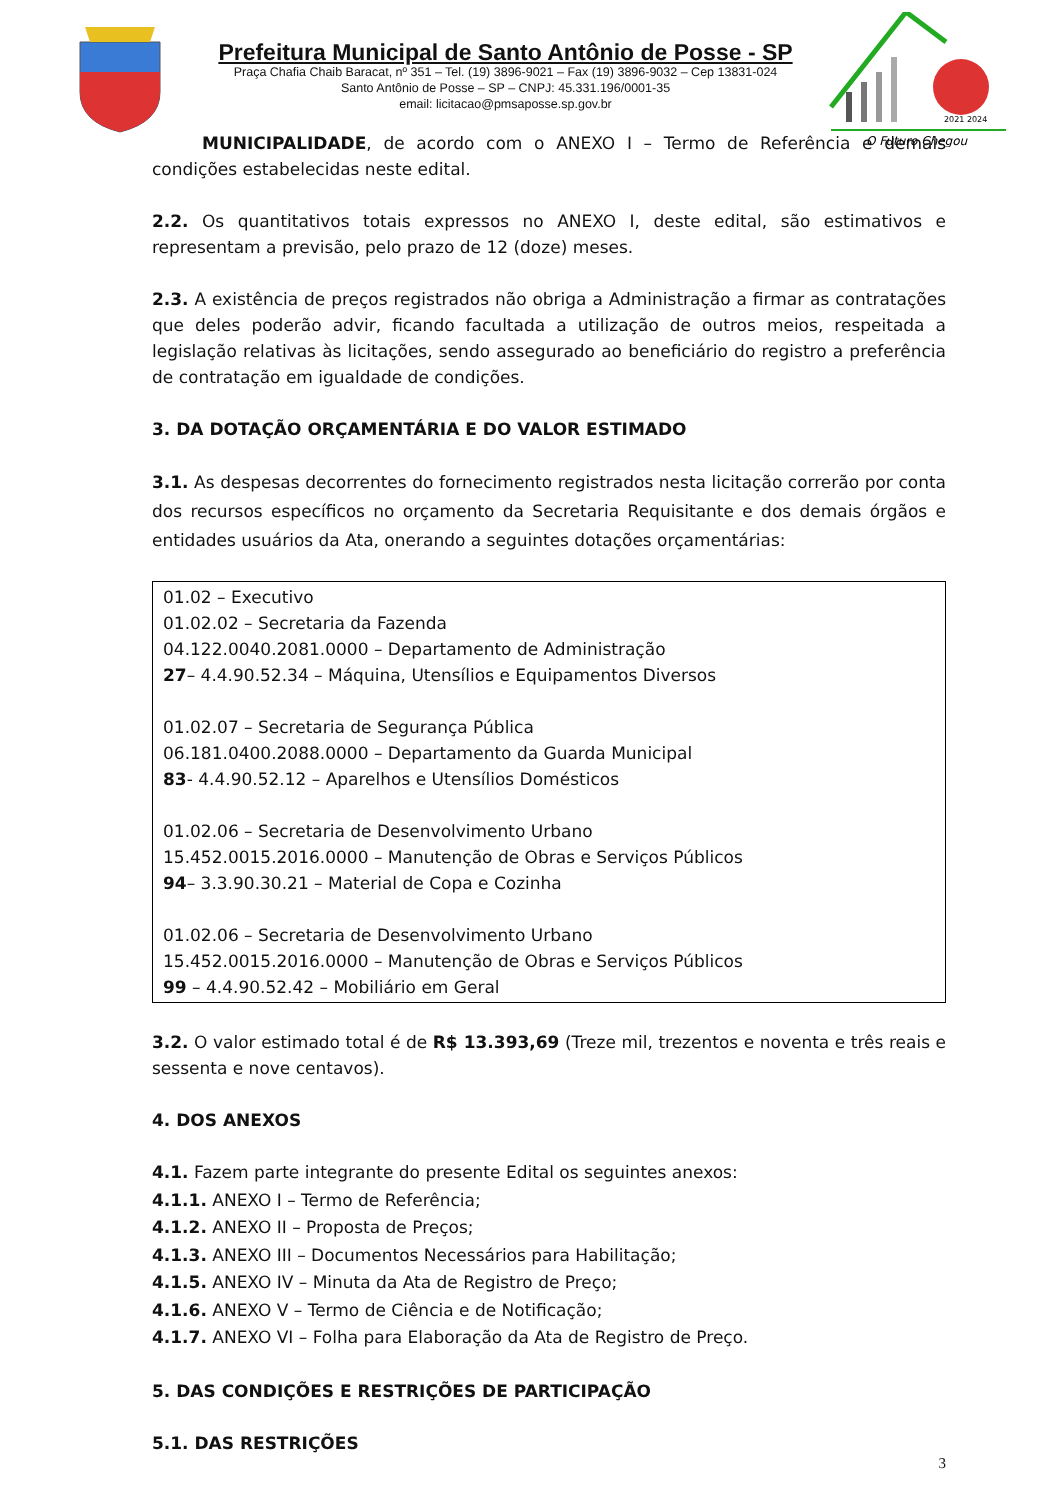Prefeitura Municipal de Santo Antônio de Posse - SP
Praça Chafia Chaib Baracat, nº 351 – Tel. (19) 3896-9021 – Fax (19) 3896-9032 – Cep 13831-024
Santo Antônio de Posse – SP – CNPJ: 45.331.196/0001-35
email: licitacao@pmsaposse.sp.gov.br
O Futuro Chegou
2021 2024
MUNICIPALIDADE, de acordo com o ANEXO I – Termo de Referência e demais condições estabelecidas neste edital.
2.2. Os quantitativos totais expressos no ANEXO I, deste edital, são estimativos e representam a previsão, pelo prazo de 12 (doze) meses.
2.3. A existência de preços registrados não obriga a Administração a firmar as contratações que deles poderão advir, ficando facultada a utilização de outros meios, respeitada a legislação relativas às licitações, sendo assegurado ao beneficiário do registro a preferência de contratação em igualdade de condições.
3. DA DOTAÇÃO ORÇAMENTÁRIA E DO VALOR ESTIMADO
3.1. As despesas decorrentes do fornecimento registrados nesta licitação correrão por conta dos recursos específicos no orçamento da Secretaria Requisitante e dos demais órgãos e entidades usuários da Ata, onerando a seguintes dotações orçamentárias:
01.02 – Executivo
01.02.02 – Secretaria da Fazenda
04.122.0040.2081.0000 – Departamento de Administração
27– 4.4.90.52.34 – Máquina, Utensílios e Equipamentos Diversos
01.02.07 – Secretaria de Segurança Pública
06.181.0400.2088.0000 – Departamento da Guarda Municipal
83- 4.4.90.52.12 – Aparelhos e Utensílios Domésticos
01.02.06 – Secretaria de Desenvolvimento Urbano
15.452.0015.2016.0000 – Manutenção de Obras e Serviços Públicos
94– 3.3.90.30.21 – Material de Copa e Cozinha
01.02.06 – Secretaria de Desenvolvimento Urbano
15.452.0015.2016.0000 – Manutenção de Obras e Serviços Públicos
99 – 4.4.90.52.42 – Mobiliário em Geral
3.2. O valor estimado total é de R$ 13.393,69 (Treze mil, trezentos e noventa e três reais e sessenta e nove centavos).
4. DOS ANEXOS
4.1. Fazem parte integrante do presente Edital os seguintes anexos:
4.1.1. ANEXO I – Termo de Referência;
4.1.2. ANEXO II – Proposta de Preços;
4.1.3. ANEXO III – Documentos Necessários para Habilitação;
4.1.5. ANEXO IV – Minuta da Ata de Registro de Preço;
4.1.6. ANEXO V – Termo de Ciência e de Notificação;
4.1.7. ANEXO VI – Folha para Elaboração da Ata de Registro de Preço.
5. DAS CONDIÇÕES E RESTRIÇÕES DE PARTICIPAÇÃO
5.1. DAS RESTRIÇÕES
3